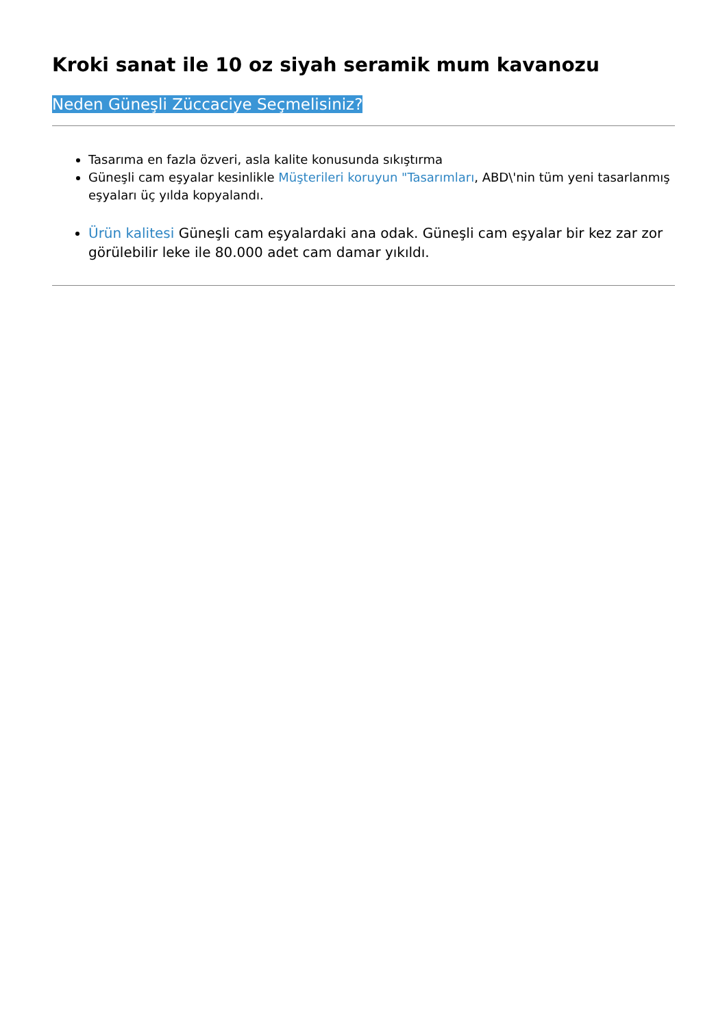Kroki sanat ile 10 oz siyah seramik mum kavanozu
Neden Güneşli Züccaciye Seçmelisiniz?
Tasarıma en fazla özveri, asla kalite konusunda sıkıştırma
Güneşli cam eşyalar kesinlikle Müşterileri koruyun "Tasarımları, ABD\'nin tüm yeni tasarlanmış eşyaları üç yılda kopyalandı.
Ürün kalitesi Güneşli cam eşyalardaki ana odak. Güneşli cam eşyalar bir kez zar zor görülebilir leke ile 80.000 adet cam damar yıkıldı.